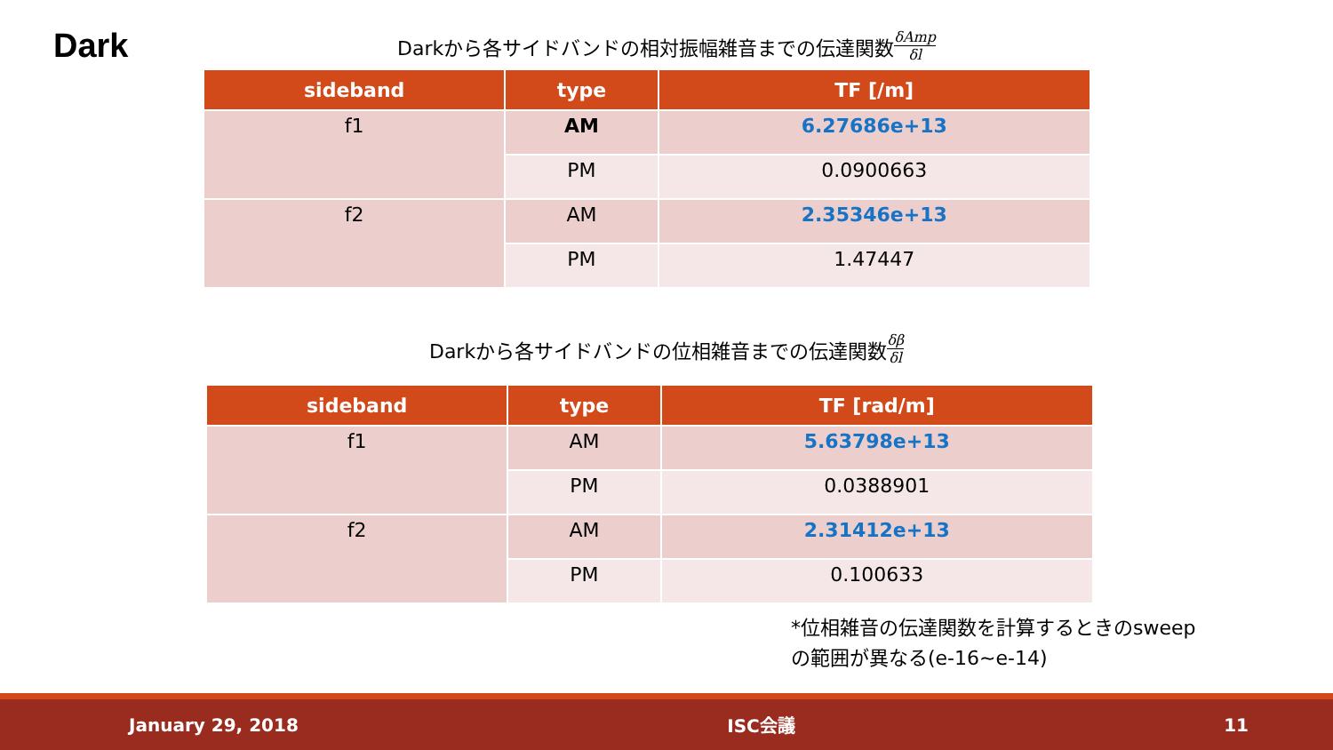Dark
Darkから各サイドバンドの相対振幅雑音までの伝達関数 δAmp δl
| sideband | type | TF [/m] |
| --- | --- | --- |
| f1 | AM | 6.27686e+13 |
| | PM | 0.0900663 |
| f2 | AM | 2.35346e+13 |
| | PM | 1.47447 |
Darkから各サイドバンドの位相雑音までの伝達関数 δβ δl
| sideband | type | TF [rad/m] |
| --- | --- | --- |
| f1 | AM | 5.63798e+13 |
| | PM | 0.0388901 |
| f2 | AM | 2.31412e+13 |
| | PM | 0.100633 |
*位相雑音の伝達関数を計算するときのsweep
の範囲が異なる(e-16~e-14)
January 29, 2018 ISC会議 11